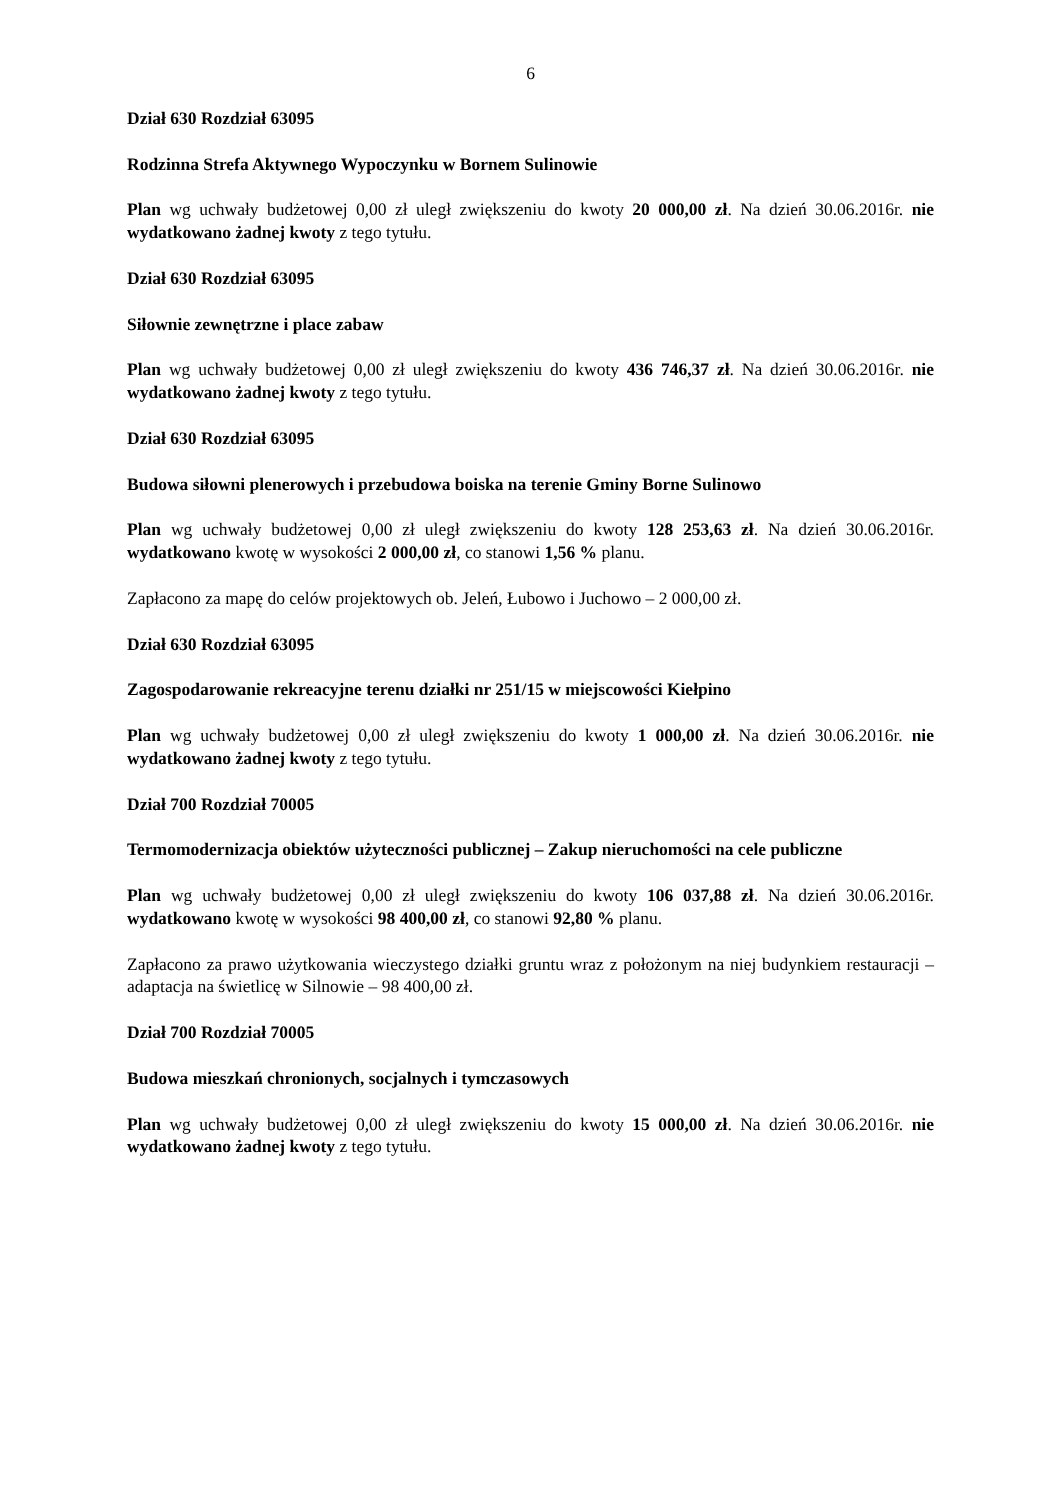6
Dział 630 Rozdział 63095
Rodzinna Strefa Aktywnego Wypoczynku w Bornem Sulinowie
Plan wg uchwały budżetowej 0,00 zł uległ zwiększeniu do kwoty 20 000,00 zł. Na dzień 30.06.2016r. nie wydatkowano żadnej kwoty z tego tytułu.
Dział 630 Rozdział 63095
Siłownie zewnętrzne i place zabaw
Plan wg uchwały budżetowej 0,00 zł uległ zwiększeniu do kwoty 436 746,37 zł. Na dzień 30.06.2016r. nie wydatkowano żadnej kwoty z tego tytułu.
Dział 630 Rozdział 63095
Budowa siłowni plenerowych i przebudowa boiska na terenie Gminy Borne Sulinowo
Plan wg uchwały budżetowej 0,00 zł uległ zwiększeniu do kwoty 128 253,63 zł. Na dzień 30.06.2016r. wydatkowano kwotę w wysokości 2 000,00 zł, co stanowi 1,56 % planu.
Zapłacono za mapę do celów projektowych ob. Jeleń, Łubowo i Juchowo – 2 000,00 zł.
Dział 630 Rozdział 63095
Zagospodarowanie rekreacyjne terenu działki nr 251/15 w miejscowości Kiełpino
Plan wg uchwały budżetowej 0,00 zł uległ zwiększeniu do kwoty 1 000,00 zł. Na dzień 30.06.2016r. nie wydatkowano żadnej kwoty z tego tytułu.
Dział 700 Rozdział 70005
Termomodernizacja obiektów użyteczności publicznej – Zakup nieruchomości na cele publiczne
Plan wg uchwały budżetowej 0,00 zł uległ zwiększeniu do kwoty 106 037,88 zł. Na dzień 30.06.2016r. wydatkowano kwotę w wysokości 98 400,00 zł, co stanowi 92,80 % planu.
Zapłacono za prawo użytkowania wieczystego działki gruntu wraz z położonym na niej budynkiem restauracji – adaptacja na świetlicę w Silnowie – 98 400,00 zł.
Dział 700 Rozdział 70005
Budowa mieszkań chronionych, socjalnych i tymczasowych
Plan wg uchwały budżetowej 0,00 zł uległ zwiększeniu do kwoty 15 000,00 zł. Na dzień 30.06.2016r. nie wydatkowano żadnej kwoty z tego tytułu.